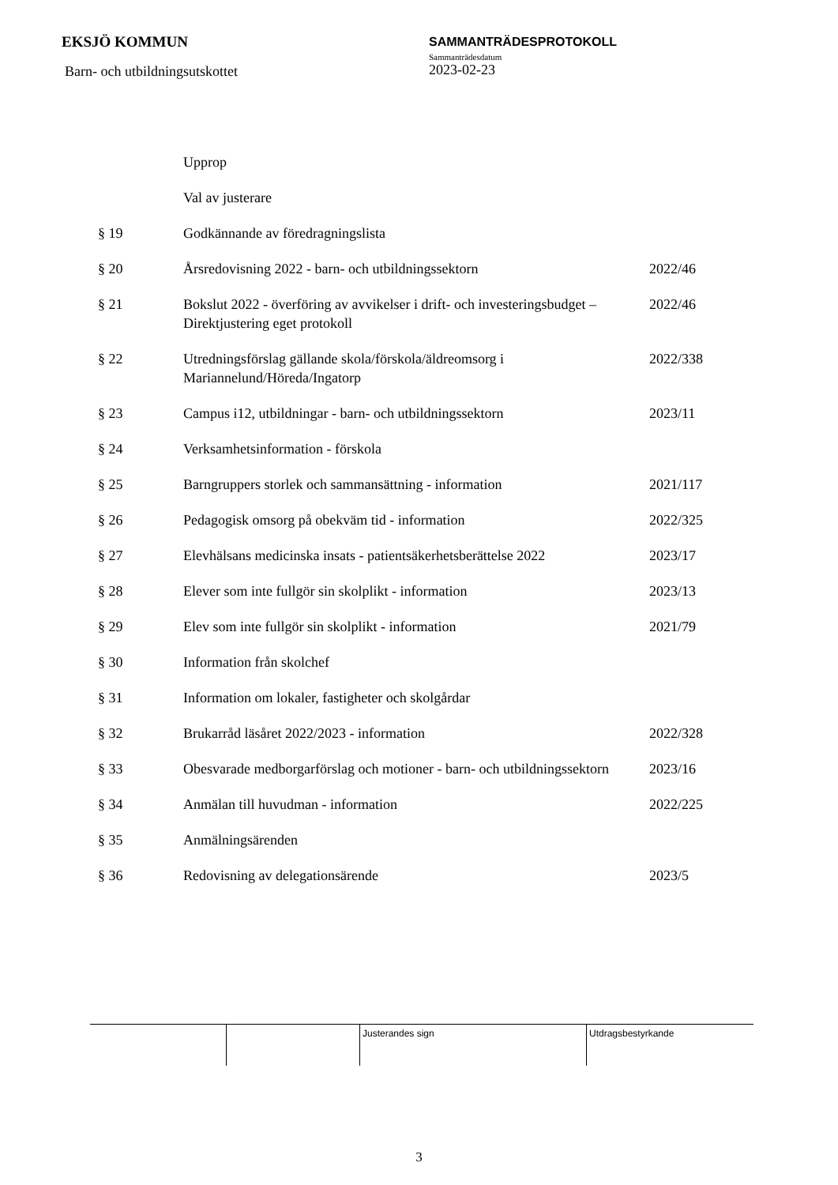EKSJÖ KOMMUN
Barn- och utbildningsutskottet
SAMMANTRÄDESPROTOKOLL
Sammanträdesdatum
2023-02-23
| | Upprop | |
| | Val av justerare | |
| § 19 | Godkännande av föredragningslista | |
| § 20 | Årsredovisning 2022 - barn- och utbildningssektorn | 2022/46 |
| § 21 | Bokslut 2022 - överföring av avvikelser i drift- och investeringsbudget – Direktjustering eget protokoll | 2022/46 |
| § 22 | Utredningsförslag gällande skola/förskola/äldreomsorg i Mariannelund/Höreda/Ingatorp | 2022/338 |
| § 23 | Campus i12, utbildningar - barn- och utbildningssektorn | 2023/11 |
| § 24 | Verksamhetsinformation - förskola | |
| § 25 | Barngruppers storlek och sammansättning - information | 2021/117 |
| § 26 | Pedagogisk omsorg på obekväm tid - information | 2022/325 |
| § 27 | Elevhälsans medicinska insats - patientsäkerhetsberättelse 2022 | 2023/17 |
| § 28 | Elever som inte fullgör sin skolplikt - information | 2023/13 |
| § 29 | Elev som inte fullgör sin skolplikt - information | 2021/79 |
| § 30 | Information från skolchef | |
| § 31 | Information om lokaler, fastigheter och skolgårdar | |
| § 32 | Brukarråd läsåret 2022/2023 - information | 2022/328 |
| § 33 | Obesvarade medborgarförslag och motioner - barn- och utbildningssektorn | 2023/16 |
| § 34 | Anmälan till huvudman - information | 2022/225 |
| § 35 | Anmälningsärenden | |
| § 36 | Redovisning av delegationsärende | 2023/5 |
| | | Justerandes sign | Utdragsbestyrkande |
3